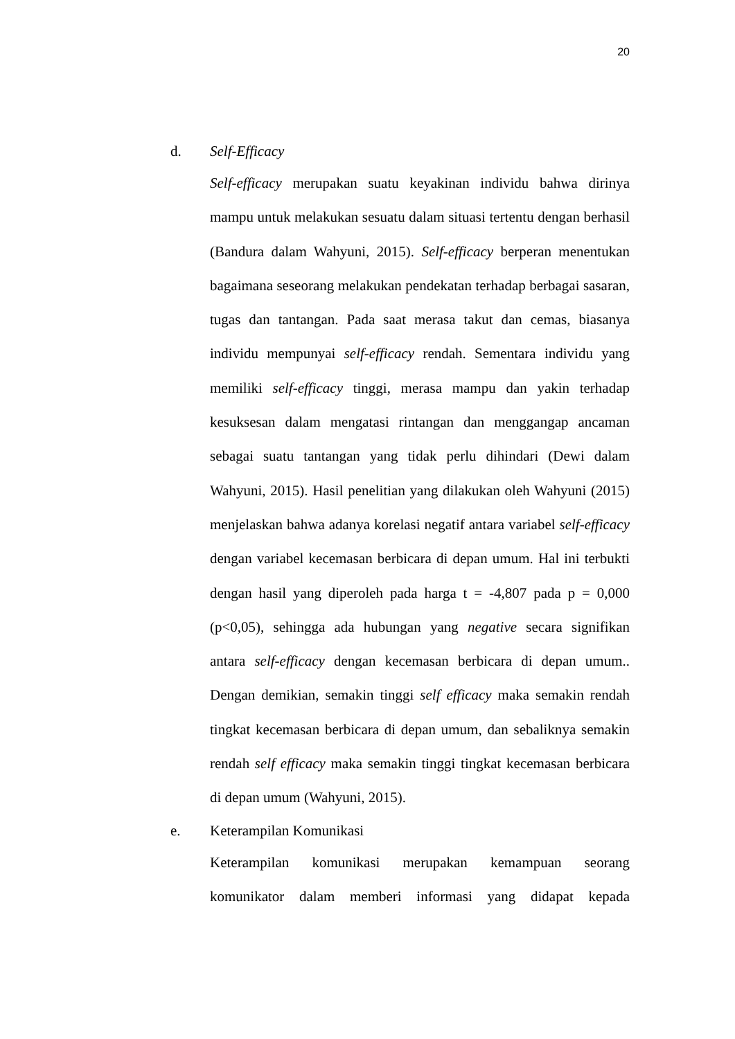20
d. Self-Efficacy
Self-efficacy merupakan suatu keyakinan individu bahwa dirinya mampu untuk melakukan sesuatu dalam situasi tertentu dengan berhasil (Bandura dalam Wahyuni, 2015). Self-efficacy berperan menentukan bagaimana seseorang melakukan pendekatan terhadap berbagai sasaran, tugas dan tantangan. Pada saat merasa takut dan cemas, biasanya individu mempunyai self-efficacy rendah. Sementara individu yang memiliki self-efficacy tinggi, merasa mampu dan yakin terhadap kesuksesan dalam mengatasi rintangan dan menggangap ancaman sebagai suatu tantangan yang tidak perlu dihindari (Dewi dalam Wahyuni, 2015). Hasil penelitian yang dilakukan oleh Wahyuni (2015) menjelaskan bahwa adanya korelasi negatif antara variabel self-efficacy dengan variabel kecemasan berbicara di depan umum. Hal ini terbukti dengan hasil yang diperoleh pada harga t = -4,807 pada p = 0,000 (p<0,05), sehingga ada hubungan yang negative secara signifikan antara self-efficacy dengan kecemasan berbicara di depan umum.. Dengan demikian, semakin tinggi self efficacy maka semakin rendah tingkat kecemasan berbicara di depan umum, dan sebaliknya semakin rendah self efficacy maka semakin tinggi tingkat kecemasan berbicara di depan umum (Wahyuni, 2015).
e. Keterampilan Komunikasi
Keterampilan komunikasi merupakan kemampuan seorang komunikator dalam memberi informasi yang didapat kepada